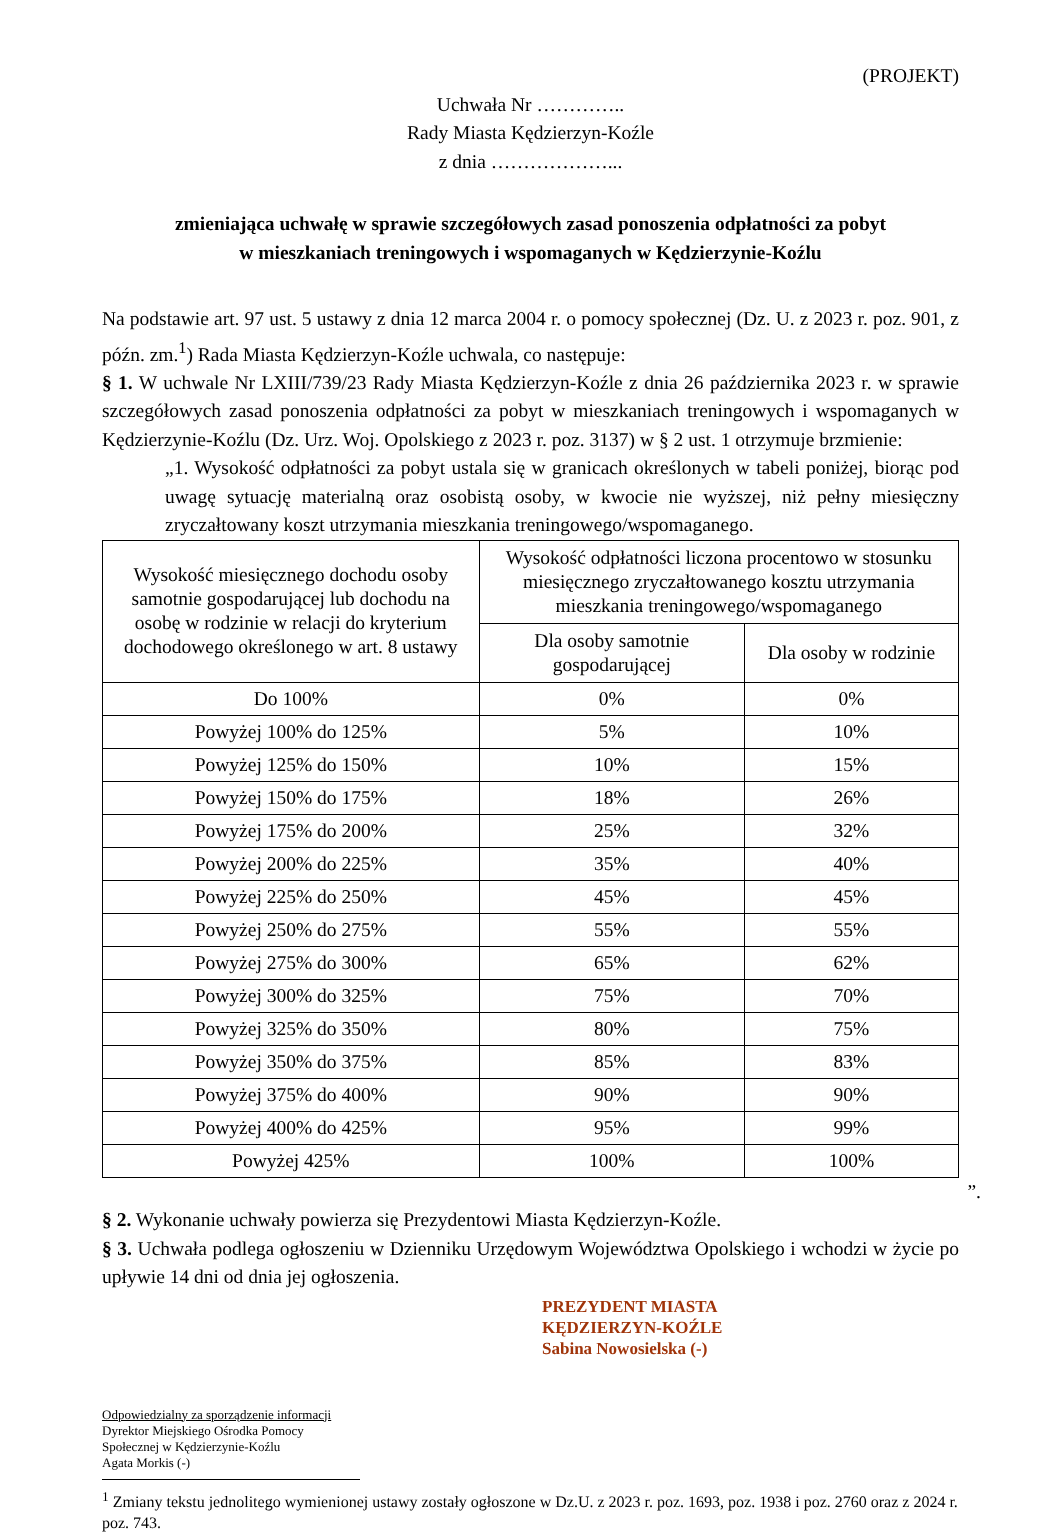(PROJEKT)
Uchwała Nr …………..
Rady Miasta Kędzierzyn-Koźle
z dnia ………………...
zmieniająca uchwałę w sprawie szczegółowych zasad ponoszenia odpłatności za pobyt
w mieszkaniach treningowych i wspomaganych w Kędzierzynie-Koźlu
Na podstawie art. 97 ust. 5 ustawy z dnia 12 marca 2004 r. o pomocy społecznej (Dz. U. z 2023 r. poz. 901, z późn. zm.<sup>1</sup>) Rada Miasta Kędzierzyn-Koźle uchwala, co następuje:
§ 1. W uchwale Nr LXIII/739/23 Rady Miasta Kędzierzyn-Koźle z dnia 26 października 2023 r. w sprawie szczegółowych zasad ponoszenia odpłatności za pobyt w mieszkaniach treningowych i wspomaganych w Kędzierzynie-Koźlu (Dz. Urz. Woj. Opolskiego z 2023 r. poz. 3137) w § 2 ust. 1 otrzymuje brzmienie:
„1. Wysokość odpłatności za pobyt ustala się w granicach określonych w tabeli poniżej, biorąc pod uwagę sytuację materialną oraz osobistą osoby, w kwocie nie wyższej, niż pełny miesięczny zryczałtowany koszt utrzymania mieszkania treningowego/wspomaganego.
| Wysokość miesięcznego dochodu osoby samotnie gospodarującej lub dochodu na osobę w rodzinie w relacji do kryterium dochodowego określonego w art. 8 ustawy | Wysokość odpłatności liczona procentowo w stosunku miesięcznego zryczałtowanego kosztu utrzymania mieszkania treningowego/wspomaganego | |
| --- | --- | --- |
| | Dla osoby samotnie gospodarującej | Dla osoby w rodzinie |
| Do 100% | 0% | 0% |
| Powyżej 100% do 125% | 5% | 10% |
| Powyżej 125% do 150% | 10% | 15% |
| Powyżej 150% do 175% | 18% | 26% |
| Powyżej 175% do 200% | 25% | 32% |
| Powyżej 200% do 225% | 35% | 40% |
| Powyżej 225% do 250% | 45% | 45% |
| Powyżej 250% do 275% | 55% | 55% |
| Powyżej 275% do 300% | 65% | 62% |
| Powyżej 300% do 325% | 75% | 70% |
| Powyżej 325% do 350% | 80% | 75% |
| Powyżej 350% do 375% | 85% | 83% |
| Powyżej 375% do 400% | 90% | 90% |
| Powyżej 400% do 425% | 95% | 99% |
| Powyżej 425% | 100% | 100% |
”.
§ 2. Wykonanie uchwały powierza się Prezydentowi Miasta Kędzierzyn-Koźle.
§ 3. Uchwała podlega ogłoszeniu w Dzienniku Urzędowym Województwa Opolskiego i wchodzi w życie po upływie 14 dni od dnia jej ogłoszenia.
PREZYDENT MIASTA
KĘDZIERZYN-KOŹLE
Sabina Nowosielska (-)
Odpowiedzialny za sporządzenie informacji
Dyrektor Miejskiego Ośrodka Pomocy
Społecznej w Kędzierzynie-Koźlu
Agata Morkis (-)
<sup>1</sup> Zmiany tekstu jednolitego wymienionej ustawy zostały ogłoszone w Dz.U. z 2023 r. poz. 1693, poz. 1938 i poz. 2760 oraz z 2024 r. poz. 743.